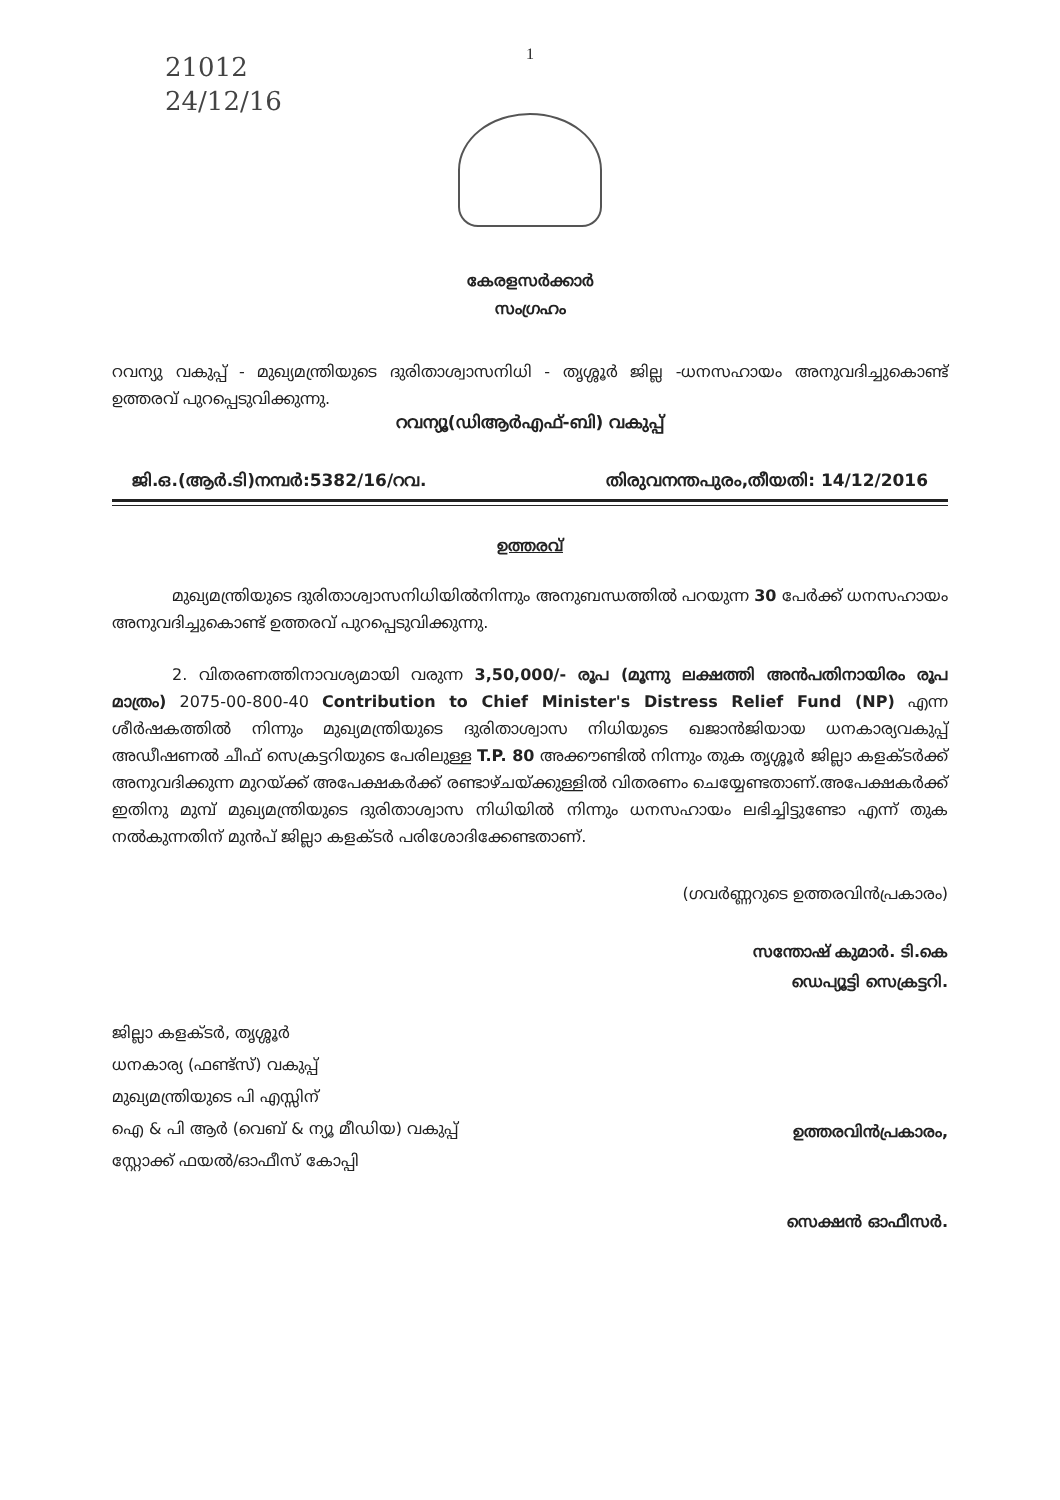21012
24/12/16
1
കേരളസർക്കാർ
സംഗ്രഹം
റവന്യു വകുപ്പ് - മുഖ്യമന്ത്രിയുടെ ദുരിതാശ്വാസനിധി - തൃശ്ശൂർ ജില്ല -ധനസഹായം അനുവദിച്ചുകൊണ്ട് ഉത്തരവ് പുറപ്പെടുവിക്കുന്നു.
റവന്യൂ(ഡിആർഎഫ്-ബി) വകുപ്പ്
ജി.ഒ.(ആർ.ടി)നമ്പർ:5382/16/റവ. തിരുവനന്തപുരം,തീയതി: 14/12/2016
ഉത്തരവ്
മുഖ്യമന്ത്രിയുടെ ദുരിതാശ്വാസനിധിയിൽനിന്നും അനുബന്ധത്തിൽ പറയുന്ന 30 പേർക്ക് ധനസഹായം അനുവദിച്ചുകൊണ്ട് ഉത്തരവ് പുറപ്പെടുവിക്കുന്നു.
2. വിതരണത്തിനാവശ്യമായി വരുന്ന 3,50,000/- രൂപ (മൂന്നു ലക്ഷത്തി അൻപതിനായിരം രൂപ മാത്രം) 2075-00-800-40 Contribution to Chief Minister's Distress Relief Fund (NP) എന്ന ശീർഷകത്തിൽ നിന്നും മുഖ്യമന്ത്രിയുടെ ദുരിതാശ്വാസ നിധിയുടെ ഖജാൻജിയായ ധനകാര്യവകുപ്പ് അഡീഷണൽ ചീഫ് സെക്രട്ടറിയുടെ പേരിലുള്ള T.P. 80 അക്കൗണ്ടിൽ നിന്നും തുക തൃശ്ശൂർ ജില്ലാ കളക്ടർക്ക് അനുവദിക്കുന്ന മുറയ്ക്ക് അപേക്ഷകർക്ക് രണ്ടാഴ്ചയ്ക്കുള്ളിൽ വിതരണം ചെയ്യേണ്ടതാണ്.അപേക്ഷകർക്ക് ഇതിനു മുമ്പ് മുഖ്യമന്ത്രിയുടെ ദുരിതാശ്വാസ നിധിയിൽ നിന്നും ധനസഹായം ലഭിച്ചിട്ടുണ്ടോ എന്ന് തുക നൽകുന്നതിന് മുൻപ് ജില്ലാ കളക്ടർ പരിശോദിക്കേണ്ടതാണ്.
(ഗവർണ്ണറുടെ ഉത്തരവിൻപ്രകാരം)
സന്തോഷ് കുമാർ. ടി.കെ
ഡെപ്യൂട്ടി സെക്രട്ടറി.
ജില്ലാ കളക്ടർ, തൃശ്ശൂർ
ധനകാര്യ (ഫണ്ട്സ്) വകുപ്പ്
മുഖ്യമന്ത്രിയുടെ പി എസ്സിന്
ഐ & പി ആർ (വെബ് & ന്യൂ മീഡിയ) വകുപ്പ്
സ്റ്റോക്ക് ഫയൽ/ഓഫീസ് കോപ്പി
ഉത്തരവിൻപ്രകാരം,
സെക്ഷൻ ഓഫീസർ.